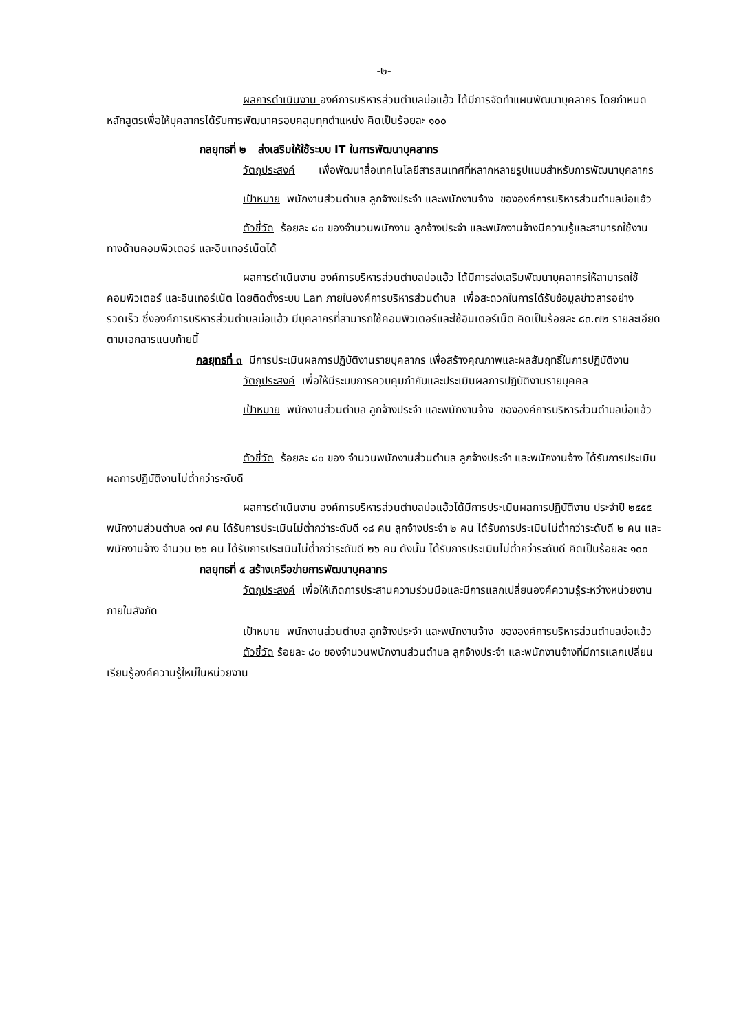-๒-
ผลการดำเนินงาน องค์การบริหารส่วนตำบลบ่อแฮ้ว ได้มีการจัดทำแผนพัฒนาบุคลากร โดยกำหนดหลักสูตรเพื่อให้บุคลากรได้รับการพัฒนาครอบคลุมทุกตำแหน่ง คิดเป็นร้อยละ ๑๐๐
กลยุทธที่ ๒ ส่งเสริมให้ใช้ระบบ IT ในการพัฒนาบุคลากร
วัตถุประสงค์ เพื่อพัฒนาสื่อเทคโนโลยีสารสนเทศที่หลากหลายรูปแบบสำหรับการพัฒนาบุคลากร
เป้าหมาย พนักงานส่วนตำบล ลูกจ้างประจำ และพนักงานจ้าง ขององค์การบริหารส่วนตำบลบ่อแฮ้ว
ตัวชี้วัด ร้อยละ ๘๐ ของจำนวนพนักงาน ลูกจ้างประจำ และพนักงานจ้างมีความรู้และสามารถใช้งานทางด้านคอมพิวเตอร์ และอินเทอร์เน็ตได้
ผลการดำเนินงาน องค์การบริหารส่วนตำบลบ่อแฮ้ว ได้มีการส่งเสริมพัฒนาบุคลากรให้สามารถใช้คอมพิวเตอร์ และอินเทอร์เน็ต โดยติดตั้งระบบ Lan ภายในองค์การบริหารส่วนตำบล เพื่อสะดวกในการได้รับข้อมูลข่าวสารอย่างรวดเร็ว ซึ่งองค์การบริหารส่วนตำบลบ่อแฮ้ว มีบุคลากรที่สามารถใช้คอมพิวเตอร์และใช้อินเตอร์เน็ต คิดเป็นร้อยละ ๘๓.๗๒ รายละเอียดตามเอกสารแนบท้ายนี้
กลยุทธที่ ๓ มีการประเมินผลการปฏิบัติงานรายบุคลากร เพื่อสร้างคุณภาพและผลสัมฤทธิ์ในการปฏิบัติงาน
วัตถุประสงค์ เพื่อให้มีระบบการควบคุมกำกับและประเมินผลการปฏิบัติงานรายบุคคล
เป้าหมาย พนักงานส่วนตำบล ลูกจ้างประจำ และพนักงานจ้าง ขององค์การบริหารส่วนตำบลบ่อแฮ้ว
ตัวชี้วัด ร้อยละ ๘๐ ของ จำนวนพนักงานส่วนตำบล ลูกจ้างประจำ และพนักงานจ้าง ได้รับการประเมินผลการปฏิบัติงานไม่ต่ำกว่าระดับดี
ผลการดำเนินงาน องค์การบริหารส่วนตำบลบ่อแฮ้วได้มีการประเมินผลการปฏิบัติงาน ประจำปี ๒๕๕๕ พนักงานส่วนตำบล ๑๗ คน ได้รับการประเมินไม่ต่ำกว่าระดับดี ๑๘ คน ลูกจ้างประจำ ๒ คน ได้รับการประเมินไม่ต่ำกว่าระดับดี ๒ คน และพนักงานจ้าง จำนวน ๒๖ คน ได้รับการประเมินไม่ต่ำกว่าระดับดี ๒๖ คน ดังนั้น ได้รับการประเมินไม่ต่ำกว่าระดับดี คิดเป็นร้อยละ ๑๐๐
กลยุทธที่ ๔ สร้างเครือข่ายการพัฒนาบุคลากร
วัตถุประสงค์ เพื่อให้เกิดการประสานความร่วมมือและมีการแลกเปลี่ยนองค์ความรู้ระหว่างหน่วยงานภายในสังกัด
เป้าหมาย พนักงานส่วนตำบล ลูกจ้างประจำ และพนักงานจ้าง ขององค์การบริหารส่วนตำบลบ่อแฮ้ว
ตัวชี้วัด ร้อยละ ๘๐ ของจำนวนพนักงานส่วนตำบล ลูกจ้างประจำ และพนักงานจ้างที่มีการแลกเปลี่ยนเรียนรู้องค์ความรู้ใหม่ในหน่วยงาน